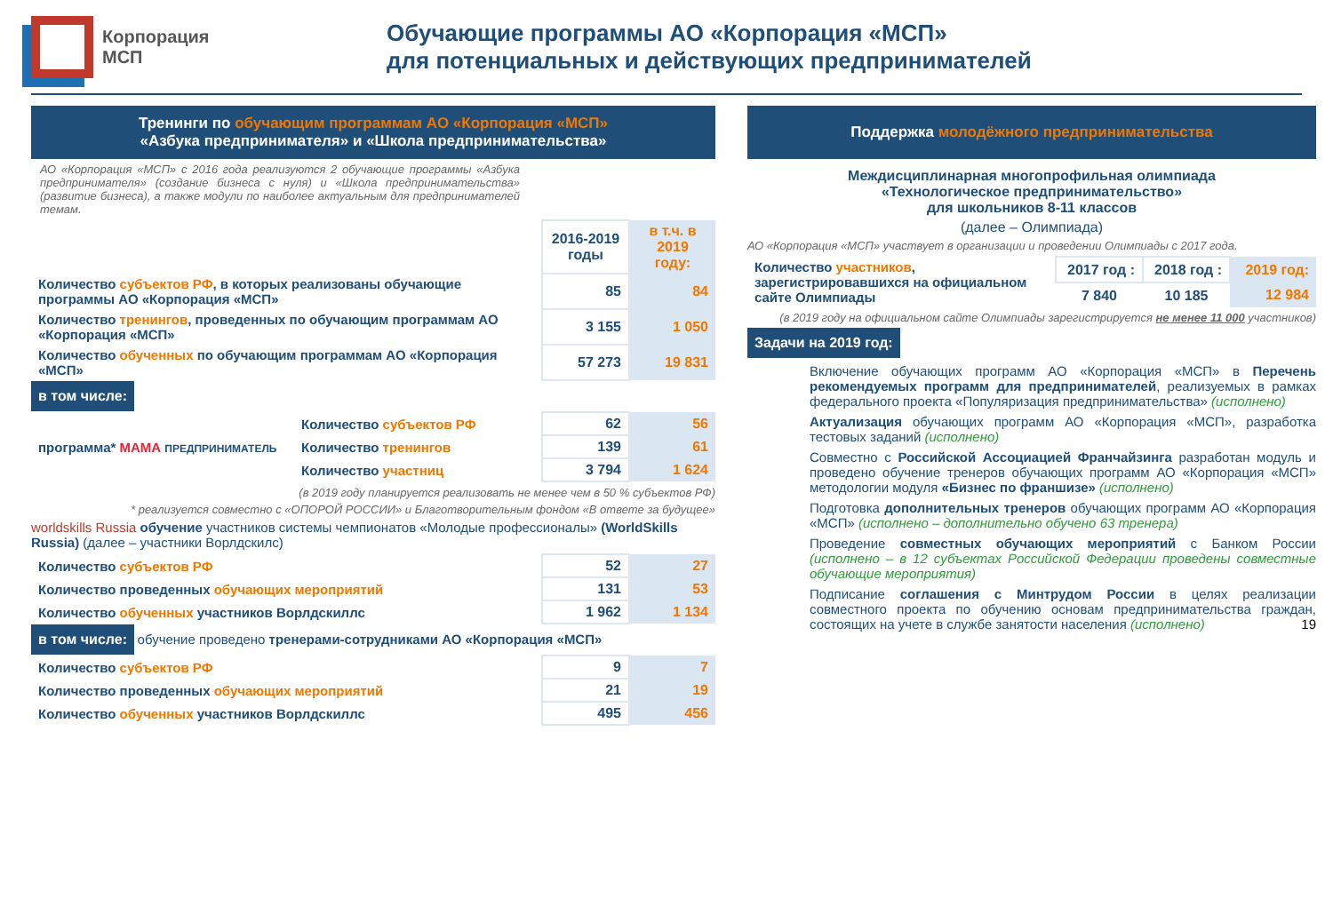Корпорация
МСП
Обучающие программы АО «Корпорация «МСП»
для потенциальных и действующих предпринимателей
Тренинги по обучающим программам АО «Корпорация «МСП»
«Азбука предпринимателя» и «Школа предпринимательства»
АО «Корпорация «МСП» с 2016 года реализуются 2 обучающие программы «Азбука предпринимателя» (создание бизнеса с нуля) и «Школа предпринимательства» (развитие бизнеса), а также модули по наиболее актуальным для предпринимателей темам.
| | 2016-2019 годы | в т.ч. в 2019 году: |
| Количество субъектов РФ , в которых реализованы обучающие программы АО «Корпорация «МСП» | 85 | 84 |
| Количество тренингов , проведенных по обучающим программам АО «Корпорация «МСП» | 3 155 | 1 050 |
| Количество обученных по обучающим программам АО «Корпорация «МСП» | 57 273 | 19 831 |
в том числе:
| программа* МАМА ПРЕДПРИНИМАТЕЛЬ | Количество субъектов РФ | 62 | 56 |
| | Количество тренингов | 139 | 61 |
| | Количество участниц | 3 794 | 1 624 |
(в 2019 году планируется реализовать не менее чем в 50 % субъектов РФ)
* реализуется совместно с «ОПОРОЙ РОССИИ» и Благотворительным фондом «В ответе за будущее»
worldskills Russia обучение участников системы чемпионатов «Молодые профессионалы» (WorldSkills Russia) (далее – участники Ворлдскилс)
| Количество субъектов РФ | 52 | 27 |
| Количество проведенных обучающих мероприятий | 131 | 53 |
| Количество обученных участников Ворлдскиллс | 1 962 | 1 134 |
в том числе: обучение проведено тренерами-сотрудниками АО «Корпорация «МСП»
| Количество субъектов РФ | 9 | 7 |
| Количество проведенных обучающих мероприятий | 21 | 19 |
| Количество обученных участников Ворлдскиллс | 495 | 456 |
Поддержка молодёжного предпринимательства
Междисциплинарная многопрофильная олимпиада
«Технологическое предпринимательство»
для школьников 8-11 классов
(далее – Олимпиада)
АО «Корпорация «МСП» участвует в организации и проведении Олимпиады с 2017 года.
| Количество участников , зарегистрировавшихся на официальном сайте Олимпиады | 2017 год : | 2018 год : | 2019 год: |
| | 7 840 | 10 185 | 12 984 |
(в 2019 году на официальном сайте Олимпиады зарегистрируется не менее 11 000 участников)
Задачи на 2019 год:
Включение обучающих программ АО «Корпорация «МСП» в Перечень рекомендуемых программ для предпринимателей, реализуемых в рамках федерального проекта «Популяризация предпринимательства» (исполнено)
Актуализация обучающих программ АО «Корпорация «МСП», разработка тестовых заданий (исполнено)
Совместно с Российской Ассоциацией Франчайзинга разработан модуль и проведено обучение тренеров обучающих программ АО «Корпорация «МСП» методологии модуля «Бизнес по франшизе» (исполнено)
Подготовка дополнительных тренеров обучающих программ АО «Корпорация «МСП» (исполнено – дополнительно обучено 63 тренера)
Проведение совместных обучающих мероприятий с Банком России (исполнено – в 12 субъектах Российской Федерации проведены совместные обучающие мероприятия)
Подписание соглашения с Минтрудом России в целях реализации совместного проекта по обучению основам предпринимательства граждан, состоящих на учете в службе занятости населения (исполнено) 19